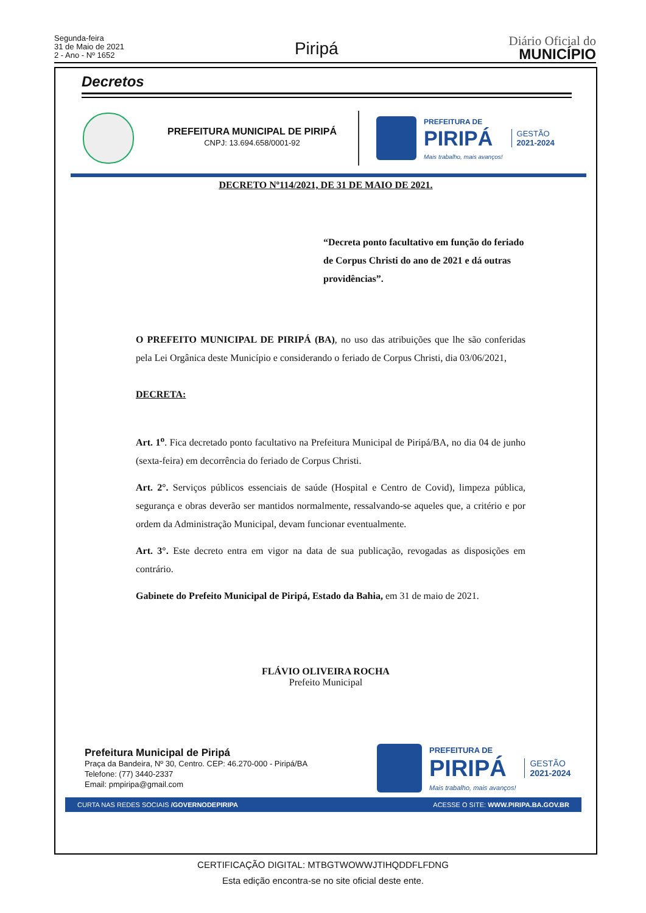Segunda-feira
31 de Maio de 2021
2 - Ano - Nº 1652
Piripá
Diário Oficial do
MUNICÍPIO
Decretos
PREFEITURA MUNICIPAL DE PIRIPÁ
CNPJ: 13.694.658/0001-92
PREFEITURA DE
PIRIPÁ
Mais trabalho, mais avanços!
GESTÃO
2021-2024
DECRETO Nº114/2021, DE 31 DE MAIO DE 2021.
“Decreta ponto facultativo em função do feriado de Corpus Christi do ano de 2021 e dá outras providências”.
O PREFEITO MUNICIPAL DE PIRIPÁ (BA), no uso das atribuições que lhe são conferidas pela Lei Orgânica deste Município e considerando o feriado de Corpus Christi, dia 03/06/2021,
DECRETA:
Art. 1<sup>o</sup>. Fica decretado ponto facultativo na Prefeitura Municipal de Piripá/BA, no dia 04 de junho (sexta-feira) em decorrência do feriado de Corpus Christi.
Art. 2°. Serviços públicos essenciais de saúde (Hospital e Centro de Covid), limpeza pública, segurança e obras deverão ser mantidos normalmente, ressalvando-se aqueles que, a critério e por ordem da Administração Municipal, devam funcionar eventualmente.
Art. 3°. Este decreto entra em vigor na data de sua publicação, revogadas as disposições em contrário.
Gabinete do Prefeito Municipal de Piripá, Estado da Bahia, em 31 de maio de 2021.
FLÁVIO OLIVEIRA ROCHA
Prefeito Municipal
Prefeitura Municipal de Piripá
Praça da Bandeira, Nº 30, Centro. CEP: 46.270-000 - Piripá/BA
Telefone: (77) 3440-2337
Email: pmpiripa@gmail.com
PREFEITURA DE
PIRIPÁ
Mais trabalho, mais avanços!
GESTÃO
2021-2024
CURTA NAS REDES SOCIAIS /GOVERNODEPIRIPA ACESSE O SITE: WWW.PIRIPA.BA.GOV.BR
CERTIFICAÇÃO DIGITAL: MTBGTWOWWJTIHQDDFLFDNG
Esta edição encontra-se no site oficial deste ente.